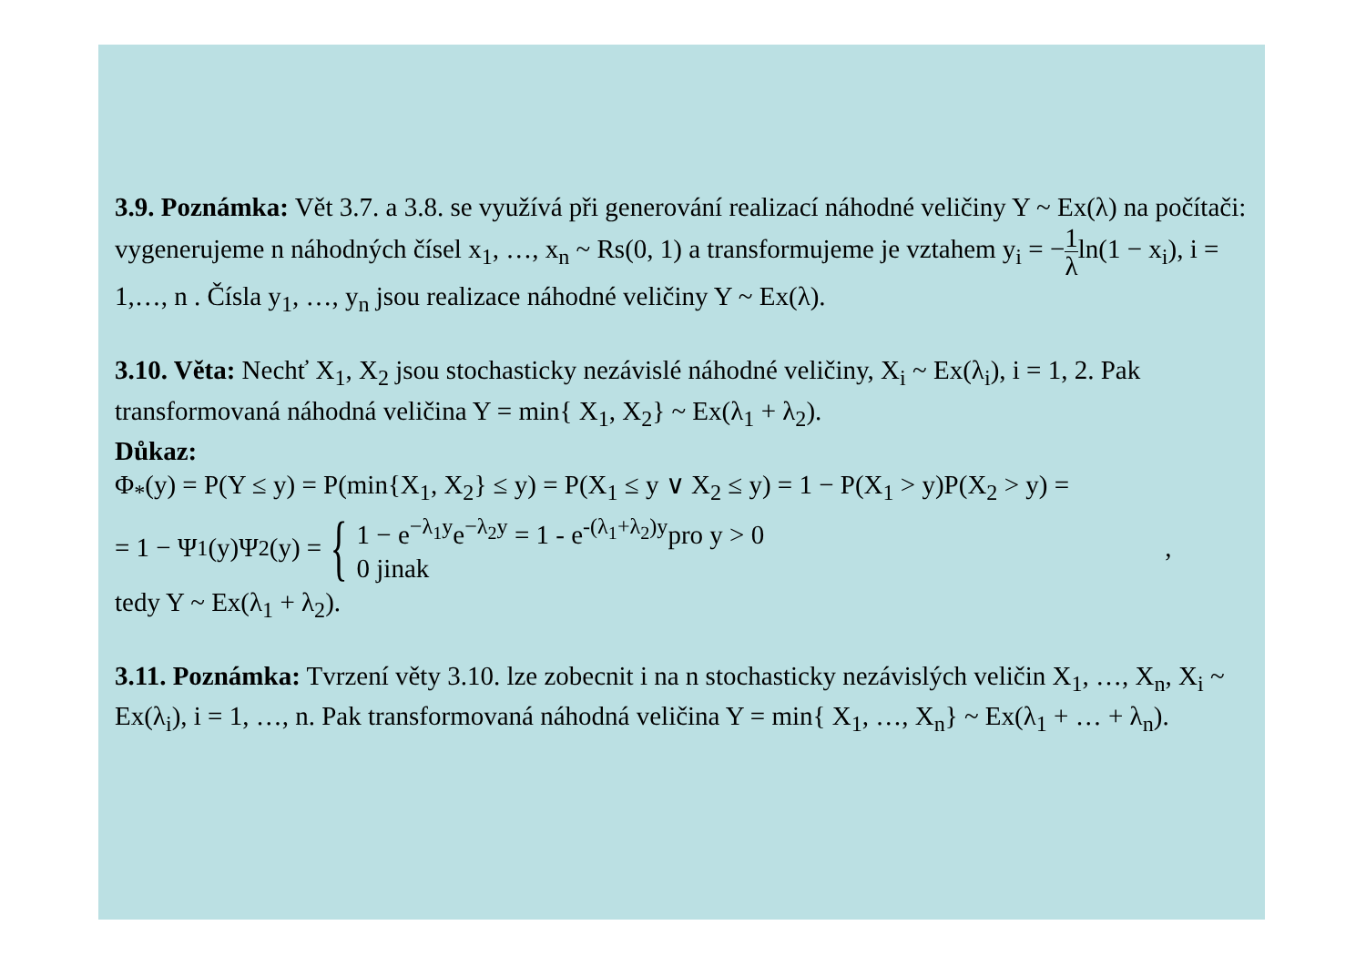3.9. Poznámka: Vět 3.7. a 3.8. se využívá při generování realizací náhodné veličiny Y ~ Ex(λ) na počítači: vygenerujeme n náhodných čísel x<sub>1</sub>, …, x<sub>n</sub> ~ Rs(0, 1) a transformujeme je vztahem y<sub>i</sub> = −1 λln(1 − x<sub>i</sub>), i = 1,…, n . Čísla y<sub>1</sub>, …, y<sub>n</sub> jsou realizace náhodné veličiny Y ~ Ex(λ).
3.10. Věta: Nechť X<sub>1</sub>, X<sub>2</sub> jsou stochasticky nezávislé náhodné veličiny, X<sub>i</sub> ~ Ex(λ<sub>i</sub>), i = 1, 2. Pak transformovaná náhodná veličina Y = min{ X<sub>1</sub>, X<sub>2</sub>} ~ Ex(λ<sub>1</sub> + λ<sub>2</sub>).
Důkaz:
Φ<sub>*</sub>(y) = P(Y ≤ y) = P(min{X<sub>1</sub>, X<sub>2</sub>} ≤ y) = P(X<sub>1</sub> ≤ y ∨ X<sub>2</sub> ≤ y) = 1 − P(X<sub>1</sub> > y)P(X<sub>2</sub> > y) =
= 1 − Ψ<sub>1</sub>(y)Ψ<sub>2</sub>(y) = { 1 − e<sup>−λ<sub>1</sub>y</sup>e<sup>−λ<sub>2</sub>y</sup> = 1 - e<sup>-(λ<sub>1</sub>+λ<sub>2</sub>)y</sup>pro y > 0
0 jinak,
tedy Y ~ Ex(λ<sub>1</sub> + λ<sub>2</sub>).
3.11. Poznámka: Tvrzení věty 3.10. lze zobecnit i na n stochasticky nezávislých veličin X<sub>1</sub>, …, X<sub>n</sub>, X<sub>i</sub> ~ Ex(λ<sub>i</sub>), i = 1, …, n. Pak transformovaná náhodná veličina Y = min{ X<sub>1</sub>, …, X<sub>n</sub>} ~ Ex(λ<sub>1</sub> + … + λ<sub>n</sub>).